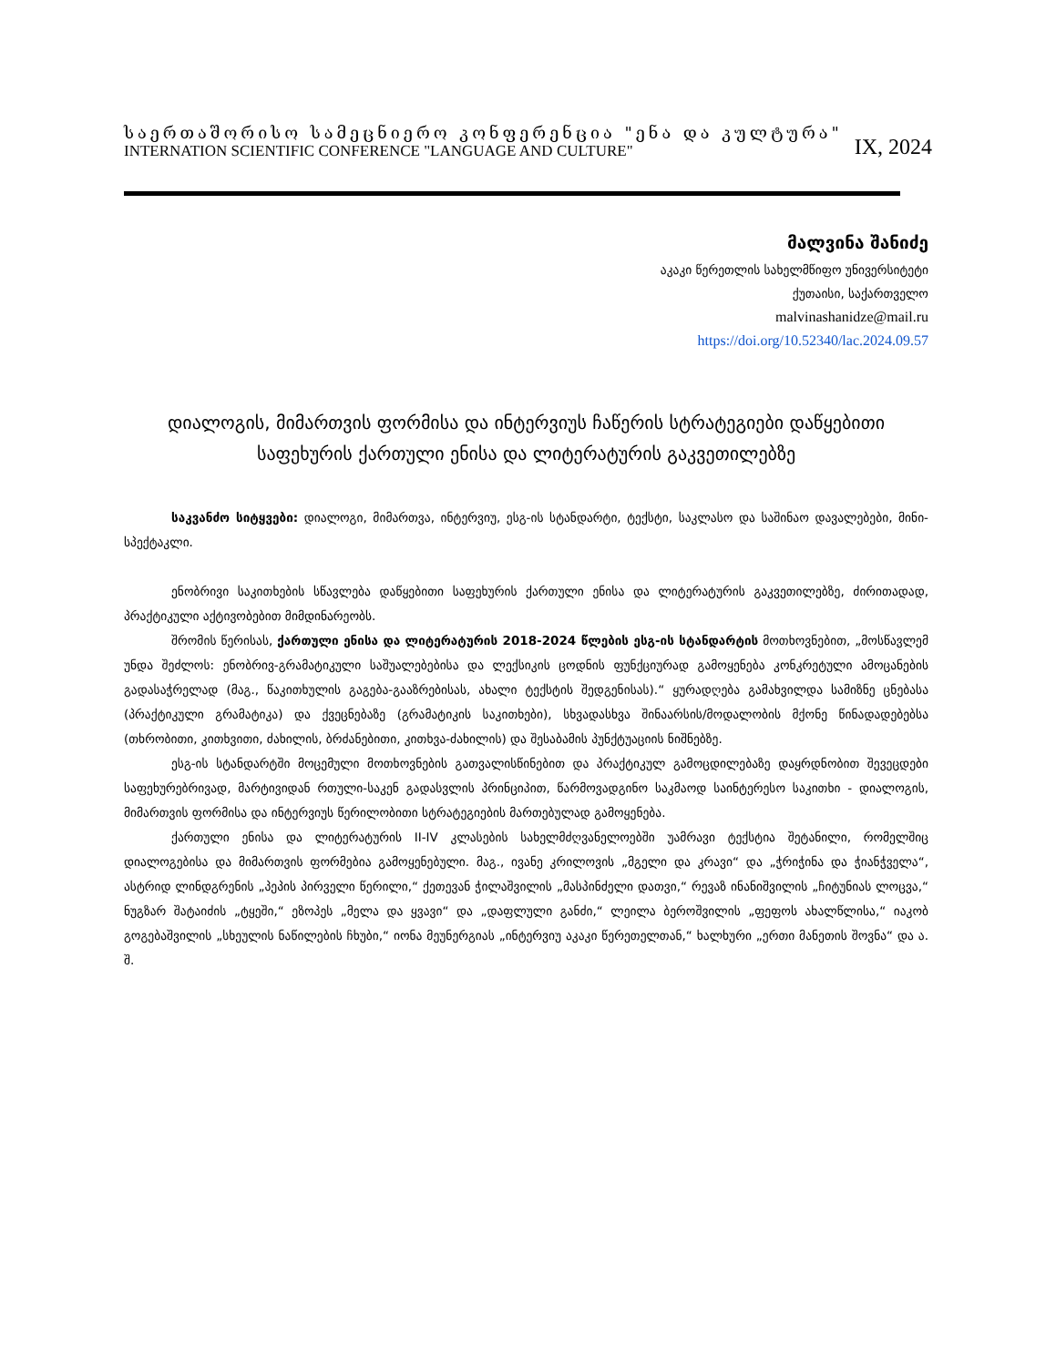საერთაშორისო სამეცნიერო კონფერენცია "ენა და კულტურა"
INTERNATION SCIENTIFIC CONFERENCE "LANGUAGE AND CULTURE" IX, 2024
მალვინა შანიძე
აკაკი წერეთლის სახელმწიფო უნივერსიტეტი
ქუთაისი, საქართველო
malvinashanidze@mail.ru
https://doi.org/10.52340/lac.2024.09.57
დიალოგის, მიმართვის ფორმისა და ინტერვიუს ჩაწერის სტრატეგიები დაწყებითი საფეხურის ქართული ენისა და ლიტერატურის გაკვეთილებზე
საკვანძო სიტყვები: დიალოგი, მიმართვა, ინტერვიუ, ესგ-ის სტანდარტი, ტექსტი, საკლასო და საშინაო დავალებები, მინი-სპექტაკლი.
ენობრივი საკითხების სწავლება დაწყებითი საფეხურის ქართული ენისა და ლიტერატურის გაკვეთილებზე, ძირითადად, პრაქტიკული აქტივობებით მიმდინარეობს.
შრომის წერისას, ქართული ენისა და ლიტერატურის 2018-2024 წლების ესგ-ის სტანდარტის მოთხოვნებით, „მოსწავლემ უნდა შეძლოს: ენობრივ-გრამატიკული საშუალებებისა და ლექსიკის ცოდნის ფუნქციურად გამოყენება კონკრეტული ამოცანების გადასაჭრელად (მაგ., წაკითხულის გაგება-გააზრებისას, ახალი ტექსტის შედგენისას).“ ყურადღება გამახვილდა სამიზნე ცნებასა (პრაქტიკული გრამატიკა) და ქვეცნებაზე (გრამატიკის საკითხები), სხვადასხვა შინაარსის/მოდალობის მქონე წინადადებებსა (თხრობითი, კითხვითი, ძახილის, ბრძანებითი, კითხვა-ძახილის) და შესაბამის პუნქტუაციის ნიშნებზე.
ესგ-ის სტანდარტში მოცემული მოთხოვნების გათვალისწინებით და პრაქტიკულ გამოცდილებაზე დაყრდნობით შევეცდები საფეხურებრივად, მარტივიდან რთული-საკენ გადასვლის პრინციპით, წარმოვადგინო საკმაოდ საინტერესო საკითხი - დიალოგის, მიმართვის ფორმისა და ინტერვიუს წერილობითი სტრატეგიების მართებულად გამოყენება.
ქართული ენისა და ლიტერატურის II-IV კლასების სახელმძღვანელოებში უამრავი ტექსტია შეტანილი, რომელშიც დიალოგებისა და მიმართვის ფორმებია გამოყენებული. მაგ., ივანე კრილოვის „მგელი და კრავი“ და „ჭრიჭინა და ჭიანჭველა“, ასტრიდ ლინდგრენის „პეპის პირველი წერილი,“ ქეთევან ჭილაშვილის „მასპინძელი დათვი,“ რევაზ ინანიშვილის „ჩიტუნიას ლოცვა,“ ნუგზარ შატაიძის „ტყეში,“ ეზოპეს „მელა და ყვავი“ და „დაფლული განძი,“ ლეილა ბეროშვილის „ფეფოს ახალწლისა,“ იაკობ გოგებაშვილის „სხეულის ნაწილების ჩხუბი,“ იონა მეუნერგიას „ინტერვიუ აკაკი წერეთელთან,“ ხალხური „ერთი მანეთის შოვნა“ და ა. შ.